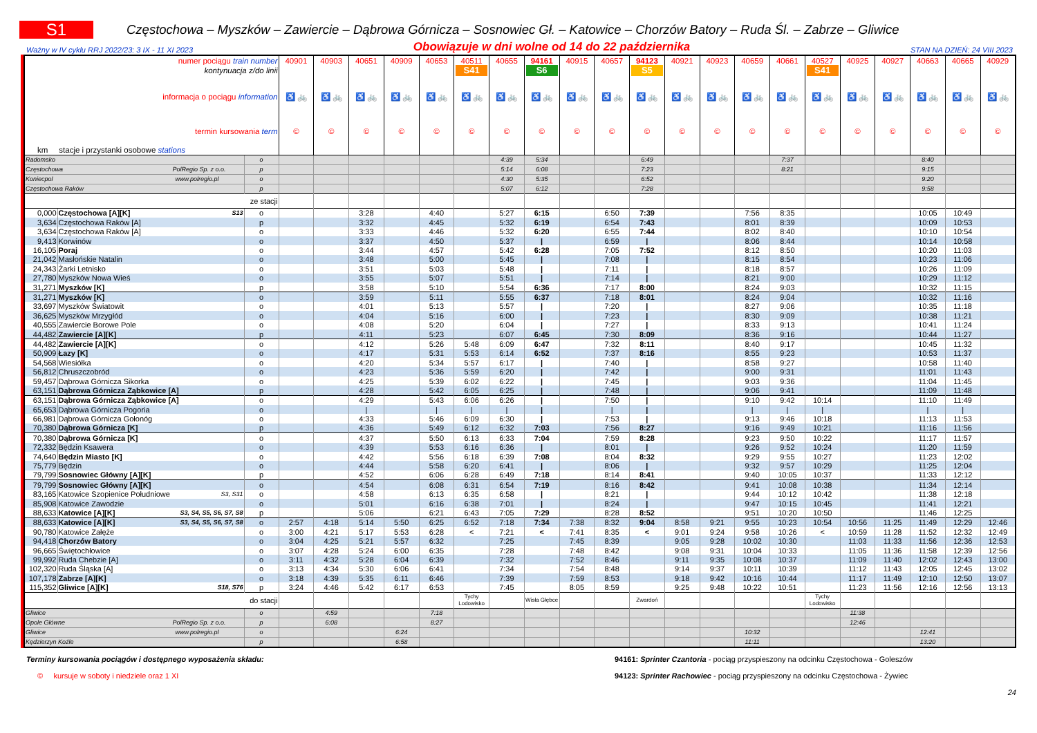S1
Częstochowa – Myszków – Zawiercie – Dąbrowa Górnicza – Sosnowiec Gł. – Katowice – Chorzów Batory – Ruda Śl. – Zabrze – Gliwice
Ważny w IV cyklu RRJ 2022/23: 3 IX - 11 XI 2023 Obowiązuje w dni wolne od 14 do 22 października STAN NA DZIEŃ: 24 VIII 2023
| numer pociągu train number | | | 40901 | 40903 | 40651 | 40909 | 40653 | 40511 | 40655 | 94161 | 40915 | 40657 | 94123 | 40921 | 40923 | 40659 | 40661 | 40527 | 40925 | 40927 | 40663 | 40665 | 40929 |
| kontynuacja z/do linii | | | | | | | | S41 | | S6 | | | S5 | | | | | S41 | | | | | |
| informacja o pociągu information | | | ♿ 🚲 | ♿ 🚲 | ♿ 🚲 | ♿ 🚲 | ♿ 🚲 | ♿ 🚲 | ♿ 🚲 | ♿ 🚲 | ♿ 🚲 | ♿ 🚲 | ♿ 🚲 | ♿ 🚲 | ♿ 🚲 | ♿ 🚲 | ♿ 🚲 | ♿ 🚲 | ♿ 🚲 | ♿ 🚲 | ♿ 🚲 | ♿ 🚲 | ♿ 🚲 |
| termin kursowania term | | | © | © | © | © | © | © | © | © | © | © | © | © | © | © | © | © | © | © | © | © | © |
| km stacje i przystanki osobowe stations | | | | | | | | | | | | | | | | | | | | | | | |
| Radomsko | | o | | | | | | | 4:39 | 5:34 | | | 6:49 | | | | 7:37 | | | | 8:40 | | |
| Częstochowa PolRegio Sp. z o.o. | | p | | | | | | | 5:14 | 6:08 | | | 7:23 | | | | 8:21 | | | | 9:15 | | |
| Koniecpol www.polregio.pl | | o | | | | | | | 4:30 | 5:35 | | | 6:52 | | | | | | | | 9:20 | | |
| Częstochowa Raków | | p | | | | | | | 5:07 | 6:12 | | | 7:28 | | | | | | | | 9:58 | | |
| ze stacji | | | | | | | | | | | | | | | | | | | | | | | |
| 0,000 | Częstochowa [A][K] S13 | o | | | 3:28 | | 4:40 | | 5:27 | 6:15 | | 6:50 | 7:39 | | | 7:56 | 8:35 | | | | 10:05 | 10:49 | |
| 3,634 | Częstochowa Raków [A] | p | | | 3:32 | | 4:45 | | 5:32 | 6:19 | | 6:54 | 7:43 | | | 8:01 | 8:39 | | | | 10:09 | 10:53 | |
| 3,634 | Częstochowa Raków [A] | o | | | 3:33 | | 4:46 | | 5:32 | 6:20 | | 6:55 | 7:44 | | | 8:02 | 8:40 | | | | 10:10 | 10:54 | |
| 9,413 | Korwinów | o | | | 3:37 | | 4:50 | | 5:37 | / | | 6:59 | / | | | 8:06 | 8:44 | | | | 10:14 | 10:58 | |
| 16,105 | Poraj | o | | | 3:44 | | 4:57 | | 5:42 | 6:28 | | 7:05 | 7:52 | | | 8:12 | 8:50 | | | | 10:20 | 11:03 | |
| 21,042 | Masłońskie Natalin | o | | | 3:48 | | 5:00 | | 5:45 | / | | 7:08 | / | | | 8:15 | 8:54 | | | | 10:23 | 11:06 | |
| 24,343 | Żarki Letnisko | o | | | 3:51 | | 5:03 | | 5:48 | / | | 7:11 | / | | | 8:18 | 8:57 | | | | 10:26 | 11:09 | |
| 27,780 | Myszków Nowa Wieś | o | | | 3:55 | | 5:07 | | 5:51 | / | | 7:14 | / | | | 8:21 | 9:00 | | | | 10:29 | 11:12 | |
| 31,271 | Myszków [K] | p | | | 3:58 | | 5:10 | | 5:54 | 6:36 | | 7:17 | 8:00 | | | 8:24 | 9:03 | | | | 10:32 | 11:15 | |
| 31,271 | Myszków [K] | o | | | 3:59 | | 5:11 | | 5:55 | 6:37 | | 7:18 | 8:01 | | | 8:24 | 9:04 | | | | 10:32 | 11:16 | |
| 33,697 | Myszków Światowit | o | | | 4:01 | | 5:13 | | 5:57 | / | | 7:20 | / | | | 8:27 | 9:06 | | | | 10:35 | 11:18 | |
| 36,625 | Myszków Mrzygłód | o | | | 4:04 | | 5:16 | | 6:00 | / | | 7:23 | / | | | 8:30 | 9:09 | | | | 10:38 | 11:21 | |
| 40,555 | Zawiercie Borowe Pole | o | | | 4:08 | | 5:20 | | 6:04 | / | | 7:27 | / | | | 8:33 | 9:13 | | | | 10:41 | 11:24 | |
| 44,482 | Zawiercie [A][K] | p | | | 4:11 | | 5:23 | | 6:07 | 6:45 | | 7:30 | 8:09 | | | 8:36 | 9:16 | | | | 10:44 | 11:27 | |
| 44,482 | Zawiercie [A][K] | o | | | 4:12 | | 5:26 | 5:48 | 6:09 | 6:47 | | 7:32 | 8:11 | | | 8:40 | 9:17 | | | | 10:45 | 11:32 | |
| 50,909 | Łazy [K] | o | | | 4:17 | | 5:31 | 5:53 | 6:14 | 6:52 | | 7:37 | 8:16 | | | 8:55 | 9:23 | | | | 10:53 | 11:37 | |
| 54,568 | Wiesiółka | o | | | 4:20 | | 5:34 | 5:57 | 6:17 | / | | 7:40 | / | | | 8:58 | 9:27 | | | | 10:58 | 11:40 | |
| 56,812 | Chruszczobród | o | | | 4:23 | | 5:36 | 5:59 | 6:20 | / | | 7:42 | / | | | 9:00 | 9:31 | | | | 11:01 | 11:43 | |
| 59,457 | Dąbrowa Górnicza Sikorka | o | | | 4:25 | | 5:39 | 6:02 | 6:22 | / | | 7:45 | / | | | 9:03 | 9:36 | | | | 11:04 | 11:45 | |
| 63,151 | Dąbrowa Górnicza Ząbkowice [A] | p | | | 4:28 | | 5:42 | 6:05 | 6:25 | / | | 7:48 | / | | | 9:06 | 9:41 | | | | 11:09 | 11:48 | |
| 63,151 | Dąbrowa Górnicza Ząbkowice [A] | o | | | 4:29 | | 5:43 | 6:06 | 6:26 | / | | 7:50 | / | | | 9:10 | 9:42 | 10:14 | | | 11:10 | 11:49 | |
| 65,653 | Dąbrowa Górnicza Pogoria | o | | | / | | / | / | / | / | | / | / | | | / | / | / | | | / | / | |
| 66,981 | Dąbrowa Górnicza Gołonóg | o | | | 4:33 | | 5:46 | 6:09 | 6:30 | / | | 7:53 | / | | | 9:13 | 9:46 | 10:18 | | | 11:13 | 11:53 | |
| 70,380 | Dąbrowa Górnicza [K] | p | | | 4:36 | | 5:49 | 6:12 | 6:32 | 7:03 | | 7:56 | 8:27 | | | 9:16 | 9:49 | 10:21 | | | 11:16 | 11:56 | |
| 70,380 | Dąbrowa Górnicza [K] | o | | | 4:37 | | 5:50 | 6:13 | 6:33 | 7:04 | | 7:59 | 8:28 | | | 9:23 | 9:50 | 10:22 | | | 11:17 | 11:57 | |
| 72,332 | Będzin Ksawera | o | | | 4:39 | | 5:53 | 6:16 | 6:36 | / | | 8:01 | / | | | 9:26 | 9:52 | 10:24 | | | 11:20 | 11:59 | |
| 74,640 | Będzin Miasto [K] | o | | | 4:42 | | 5:56 | 6:18 | 6:39 | 7:08 | | 8:04 | 8:32 | | | 9:29 | 9:55 | 10:27 | | | 11:23 | 12:02 | |
| 75,779 | Będzin | o | | | 4:44 | | 5:58 | 6:20 | 6:41 | / | | 8:06 | / | | | 9:32 | 9:57 | 10:29 | | | 11:25 | 12:04 | |
| 79,799 | Sosnowiec Główny [A][K] | p | | | 4:52 | | 6:06 | 6:28 | 6:49 | 7:18 | | 8:14 | 8:41 | | | 9:40 | 10:05 | 10:37 | | | 11:33 | 12:12 | |
| 79,799 | Sosnowiec Główny [A][K] | o | | | 4:54 | | 6:08 | 6:31 | 6:54 | 7:19 | | 8:16 | 8:42 | | | 9:41 | 10:08 | 10:38 | | | 11:34 | 12:14 | |
| 83,165 | Katowice Szopienice Południowe S3, S31 | o | | | 4:58 | | 6:13 | 6:35 | 6:58 | / | | 8:21 | / | | | 9:44 | 10:12 | 10:42 | | | 11:38 | 12:18 | |
| 85,908 | Katowice Zawodzie | o | | | 5:01 | | 6:16 | 6:38 | 7:01 | / | | 8:24 | / | | | 9:47 | 10:15 | 10:45 | | | 11:41 | 12:21 | |
| 88,633 | Katowice [A][K] S3, S4, S5, S6, S7, S8 | p | | | 5:06 | | 6:21 | 6:43 | 7:05 | 7:29 | | 8:28 | 8:52 | | | 9:51 | 10:20 | 10:50 | | | 11:46 | 12:25 | |
| 88,633 | Katowice [A][K] S3, S4, S5, S6, S7, S8 | o | 2:57 | 4:18 | 5:14 | 5:50 | 6:25 | 6:52 | 7:18 | 7:34 | 7:38 | 8:32 | 9:04 | 8:58 | 9:21 | 9:55 | 10:23 | 10:54 | 10:56 | 11:25 | 11:49 | 12:29 | 12:46 |
| 90,780 | Katowice Załęże | o | 3:00 | 4:21 | 5:17 | 5:53 | 6:28 | < | 7:21 | < | 7:41 | 8:35 | < | 9:01 | 9:24 | 9:58 | 10:26 | < | 10:59 | 11:28 | 11:52 | 12:32 | 12:49 |
| 94,418 | Chorzów Batory | o | 3:04 | 4:25 | 5:21 | 5:57 | 6:32 | | 7:25 | | 7:45 | 8:39 | | 9:05 | 9:28 | 10:02 | 10:30 | | 11:03 | 11:33 | 11:56 | 12:36 | 12:53 |
| 96,665 | Świętochłowice | o | 3:07 | 4:28 | 5:24 | 6:00 | 6:35 | | 7:28 | | 7:48 | 8:42 | | 9:08 | 9:31 | 10:04 | 10:33 | | 11:05 | 11:36 | 11:58 | 12:39 | 12:56 |
| 99,992 | Ruda Chebzie [A] | o | 3:11 | 4:32 | 5:28 | 6:04 | 6:39 | | 7:32 | | 7:52 | 8:46 | | 9:11 | 9:35 | 10:08 | 10:37 | | 11:09 | 11:40 | 12:02 | 12:43 | 13:00 |
| 102,320 | Ruda Śląska [A] | o | 3:13 | 4:34 | 5:30 | 6:06 | 6:41 | | 7:34 | | 7:54 | 8:48 | | 9:14 | 9:37 | 10:11 | 10:39 | | 11:12 | 11:43 | 12:05 | 12:45 | 13:02 |
| 107,178 | Zabrze [A][K] | o | 3:18 | 4:39 | 5:35 | 6:11 | 6:46 | | 7:39 | | 7:59 | 8:53 | | 9:18 | 9:42 | 10:16 | 10:44 | | 11:17 | 11:49 | 12:10 | 12:50 | 13:07 |
| 115,352 | Gliwice [A][K] S18, S76 | p | 3:24 | 4:46 | 5:42 | 6:17 | 6:53 | | 7:45 | | 8:05 | 8:59 | | 9:25 | 9:48 | 10:22 | 10:51 | | 11:23 | 11:56 | 12:16 | 12:56 | 13:13 |
| do stacji | | | | | | | | Tychy Lodowisko | | Wisła Głębce | | | Zwardoń | | | | | Tychy Lodowisko | | | | | |
| Gliwice | | o | | 4:59 | | | 7:18 | | | | | | | | | | | | 11:38 | | | | |
| Opole Główne PolRegio Sp. z o.o. | | p | | 6:08 | | | 8:27 | | | | | | | | | | | | 12:46 | | | | |
| Gliwice www.polregio.pl | | o | | | | 6:24 | | | | | | | | | | 10:32 | | | | | 12:41 | | |
| Kędzierzyn Koźle | | p | | | | 6:58 | | | | | | | | | | 11:11 | | | | | 13:20 | | |
Terminy kursowania pociągów i dostępnego wyposażenia składu:
© kursuje w soboty i niedziele oraz 1 XI
94161: Sprinter Czantoria - pociąg przyspieszony na odcinku Częstochowa - Goleszów
94123: Sprinter Rachowiec - pociąg przyspieszony na odcinku Częstochowa - Żywiec
24